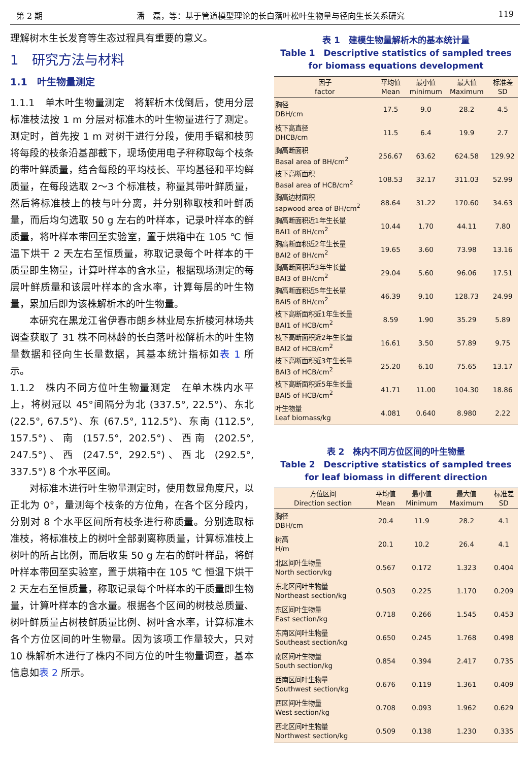第 2 期 潘　磊，等：基于管道模型理论的长白落叶松叶生物量与径向生长关系研究 119
理解树木生长发育等生态过程具有重要的意义。
1　研究方法与材料
1.1　叶生物量测定
1.1.1　单木叶生物量测定　将解析木伐倒后，使用分层标准枝法按 1 m 分层对标准木的叶生物量进行了测定。测定时，首先按 1 m 对树干进行分段，使用手锯和枝剪将每段的枝条沿基部截下，现场使用电子秤称取每个枝条的带叶鲜质量，结合每段的平均枝长、平均基径和平均鲜质量，在每段选取 2～3 个标准枝，称量其带叶鲜质量，然后将标准枝上的枝与叶分离，并分别称取枝和叶鲜质量，而后均匀选取 50 g 左右的叶样本，记录叶样本的鲜质量，将叶样本带回至实验室，置于烘箱中在 105 ℃ 恒温下烘干 2 天左右至恒质量，称取记录每个叶样本的干质量即生物量，计算叶样本的含水量，根据现场测定的每层叶鲜质量和该层叶样本的含水率，计算每层的叶生物量，累加后即为该株解析木的叶生物量。
本研究在黑龙江省伊春市朗乡林业局东折棱河林场共调查获取了 31 株不同林龄的长白落叶松解析木的叶生物量数据和径向生长量数据，其基本统计指标如表 1 所示。
1.1.2　株内不同方位叶生物量测定　在单木株内水平上，将树冠以 45°间隔分为北 (337.5°, 22.5°)、东北 (22.5°, 67.5°)、东 (67.5°, 112.5°)、东南 (112.5°, 157.5°)、南 (157.5°, 202.5°)、西南 (202.5°, 247.5°)、西 (247.5°, 292.5°)、西北 (292.5°, 337.5°) 8 个水平区间。
对标准木进行叶生物量测定时，使用数显角度尺，以正北为 0°，量测每个枝条的方位角，在各个区分段内，分别对 8 个水平区间所有枝条进行称质量。分别选取标准枝，将标准枝上的树叶全部剥离称质量，计算标准枝上树叶的所占比例，而后收集 50 g 左右的鲜叶样品，将鲜叶样本带回至实验室，置于烘箱中在 105 ℃ 恒温下烘干 2 天左右至恒质量，称取记录每个叶样本的干质量即生物量，计算叶样本的含水量。根据各个区间的树枝总质量、树叶鲜质量占树枝鲜质量比例、树叶含水率，计算标准木各个方位区间的叶生物量。因为该项工作量较大，只对 10 株解析木进行了株内不同方位的叶生物量调查，基本信息如表 2 所示。
表 1　建模生物量解析木的基本统计量
Table 1　Descriptive statistics of sampled trees for biomass equations development
| 因子 factor | 平均值 Mean | 最小值 minimum | 最大值 Maximum | 标准差 SD |
| --- | --- | --- | --- | --- |
| 胸径 DBH/cm | 17.5 | 9.0 | 28.2 | 4.5 |
| 枝下高直径 DHCB/cm | 11.5 | 6.4 | 19.9 | 2.7 |
| 胸高断面积 Basal area of BH/cm<sup>2</sup> | 256.67 | 63.62 | 624.58 | 129.92 |
| 枝下高断面积 Basal area of HCB/cm<sup>2</sup> | 108.53 | 32.17 | 311.03 | 52.99 |
| 胸高边材面积 sapwood area of BH/cm<sup>2</sup> | 88.64 | 31.22 | 170.60 | 34.63 |
| 胸高断面积近1年生长量 BAI1 of BH/cm<sup>2</sup> | 10.44 | 1.70 | 44.11 | 7.80 |
| 胸高断面积近2年生长量 BAI2 of BH/cm<sup>2</sup> | 19.65 | 3.60 | 73.98 | 13.16 |
| 胸高断面积近3年生长量 BAI3 of BH/cm<sup>2</sup> | 29.04 | 5.60 | 96.06 | 17.51 |
| 胸高断面积近5年生长量 BAI5 of BH/cm<sup>2</sup> | 46.39 | 9.10 | 128.73 | 24.99 |
| 枝下高断面积近1年生长量 BAI1 of HCB/cm<sup>2</sup> | 8.59 | 1.90 | 35.29 | 5.89 |
| 枝下高断面积近2年生长量 BAI2 of HCB/cm<sup>2</sup> | 16.61 | 3.50 | 57.89 | 9.75 |
| 枝下高断面积近3年生长量 BAI3 of HCB/cm<sup>2</sup> | 25.20 | 6.10 | 75.65 | 13.17 |
| 枝下高断面积近5年生长量 BAI5 of HCB/cm<sup>2</sup> | 41.71 | 11.00 | 104.30 | 18.86 |
| 叶生物量 Leaf biomass/kg | 4.081 | 0.640 | 8.980 | 2.22 |
表 2　株内不同方位区间的叶生物量
Table 2　Descriptive statistics of sampled trees for leaf biomass in different direction
| 方位区间 Direction section | 平均值 Mean | 最小值 Minimum | 最大值 Maximum | 标准差 SD |
| --- | --- | --- | --- | --- |
| 胸径 DBH/cm | 20.4 | 11.9 | 28.2 | 4.1 |
| 树高 H/m | 20.1 | 10.2 | 26.4 | 4.1 |
| 北区间叶生物量 North section/kg | 0.567 | 0.172 | 1.323 | 0.404 |
| 东北区间叶生物量 Northeast section/kg | 0.503 | 0.225 | 1.170 | 0.209 |
| 东区间叶生物量 East section/kg | 0.718 | 0.266 | 1.545 | 0.453 |
| 东南区间叶生物量 Southeast section/kg | 0.650 | 0.245 | 1.768 | 0.498 |
| 南区间叶生物量 South section/kg | 0.854 | 0.394 | 2.417 | 0.735 |
| 西南区间叶生物量 Southwest section/kg | 0.676 | 0.119 | 1.361 | 0.409 |
| 西区间叶生物量 West section/kg | 0.708 | 0.093 | 1.962 | 0.629 |
| 西北区间叶生物量 Northwest section/kg | 0.509 | 0.138 | 1.230 | 0.335 |